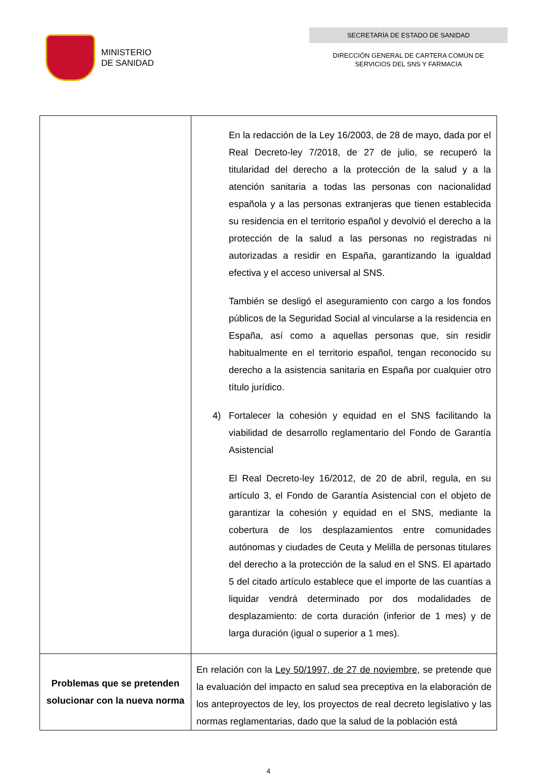MINISTERIO
DE SANIDAD
SECRETARÍA DE ESTADO DE SANIDAD
DIRECCIÓN GENERAL DE CARTERA COMÚN DE
SERVICIOS DEL SNS Y FARMACIA
| | En la redacción de la Ley 16/2003, de 28 de mayo, dada por el Real Decreto-ley 7/2018, de 27 de julio, se recuperó la titularidad del derecho a la protección de la salud y a la atención sanitaria a todas las personas con nacionalidad española y a las personas extranjeras que tienen establecida su residencia en el territorio español y devolvió el derecho a la protección de la salud a las personas no registradas ni autorizadas a residir en España, garantizando la igualdad efectiva y el acceso universal al SNS. También se desligó el aseguramiento con cargo a los fondos públicos de la Seguridad Social al vincularse a la residencia en España, así como a aquellas personas que, sin residir habitualmente en el territorio español, tengan reconocido su derecho a la asistencia sanitaria en España por cualquier otro título jurídico. 4) Fortalecer la cohesión y equidad en el SNS facilitando la viabilidad de desarrollo reglamentario del Fondo de Garantía Asistencial El Real Decreto-ley 16/2012, de 20 de abril, regula, en su artículo 3, el Fondo de Garantía Asistencial con el objeto de garantizar la cohesión y equidad en el SNS, mediante la cobertura de los desplazamientos entre comunidades autónomas y ciudades de Ceuta y Melilla de personas titulares del derecho a la protección de la salud en el SNS. El apartado 5 del citado artículo establece que el importe de las cuantías a liquidar vendrá determinado por dos modalidades de desplazamiento: de corta duración (inferior de 1 mes) y de larga duración (igual o superior a 1 mes). |
| Problemas que se pretenden solucionar con la nueva norma | En relación con la Ley 50/1997, de 27 de noviembre, se pretende que la evaluación del impacto en salud sea preceptiva en la elaboración de los anteproyectos de ley, los proyectos de real decreto legislativo y las normas reglamentarias, dado que la salud de la población está |
4